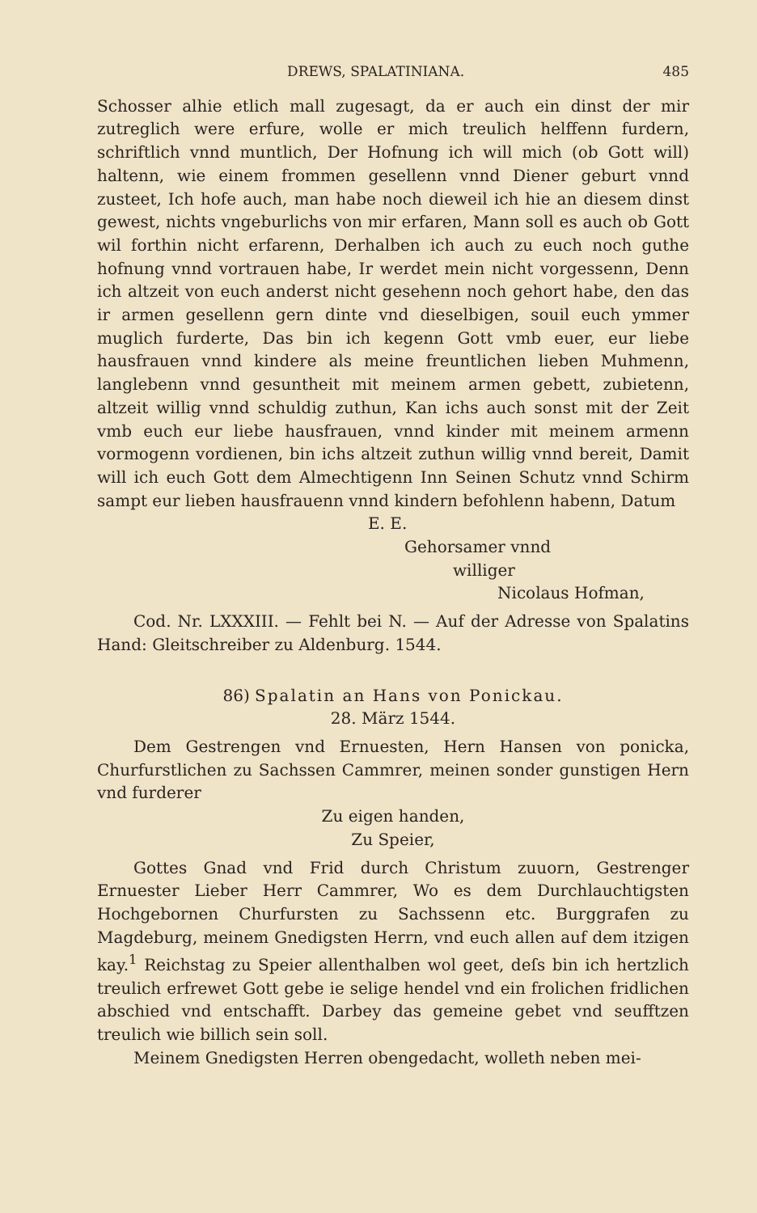DREWS, SPALATINIANA. 485
Schosser alhie etlich mall zugesagt, da er auch ein dinst der mir zutreglich were erfure, wolle er mich treulich helffenn furdern, schriftlich vnnd muntlich, Der Hofnung ich will mich (ob Gott will) haltenn, wie einem frommen gesellenn vnnd Diener geburt vnnd zusteet, Ich hofe auch, man habe noch dieweil ich hie an diesem dinst gewest, nichts vngeburlichs von mir erfaren, Mann soll es auch ob Gott wil forthin nicht erfarenn, Derhalben ich auch zu euch noch guthe hofnung vnnd vortrauen habe, Ir werdet mein nicht vorgessenn, Denn ich altzeit von euch anderst nicht gesehenn noch gehort habe, den das ir armen gesellenn gern dinte vnd dieselbigen, souil euch ymmer muglich furderte, Das bin ich kegenn Gott vmb euer, eur liebe hausfrauen vnnd kindere als meine freuntlichen lieben Muhmenn, langlebenn vnnd gesuntheit mit meinem armen gebett, zubietenn, altzeit willig vnnd schuldig zuthun, Kan ichs auch sonst mit der Zeit vmb euch eur liebe hausfrauen, vnnd kinder mit meinem armenn vormogenn vordienen, bin ichs altzeit zuthun willig vnnd bereit, Damit will ich euch Gott dem Almechtigenn Inn Seinen Schutz vnnd Schirm sampt eur lieben hausfrauenn vnnd kindern befohlenn habenn, Datum
E. E.
Gehorsamer vnnd
williger
Nicolaus Hofman,
Cod. Nr. LXXXIII. — Fehlt bei N. — Auf der Adresse von Spalatins Hand: Gleitschreiber zu Aldenburg. 1544.
86) Spalatin an Hans von Ponickau.
28. März 1544.
Dem Gestrengen vnd Ernuesten, Hern Hansen von ponicka, Churfurstlichen zu Sachssen Cammrer, meinen sonder gunstigen Hern vnd furderer
Zu eigen handen,
Zu Speier,
Gottes Gnad vnd Frid durch Christum zuuorn, Gestrenger Ernuester Lieber Herr Cammrer, Wo es dem Durchlauchtigsten Hochgebornen Churfursten zu Sachssenn etc. Burggrafen zu Magdeburg, meinem Gnedigsten Herrn, vnd euch allen auf dem itzigen kay.<sup>1</sup> Reichstag zu Speier allenthalben wol geet, deſs bin ich hertzlich treulich erfrewet Gott gebe ie selige hendel vnd ein frolichen fridlichen abschied vnd entschafft. Darbey das gemeine gebet vnd seufftzen treulich wie billich sein soll.
Meinem Gnedigsten Herren obengedacht, wolleth neben mei-